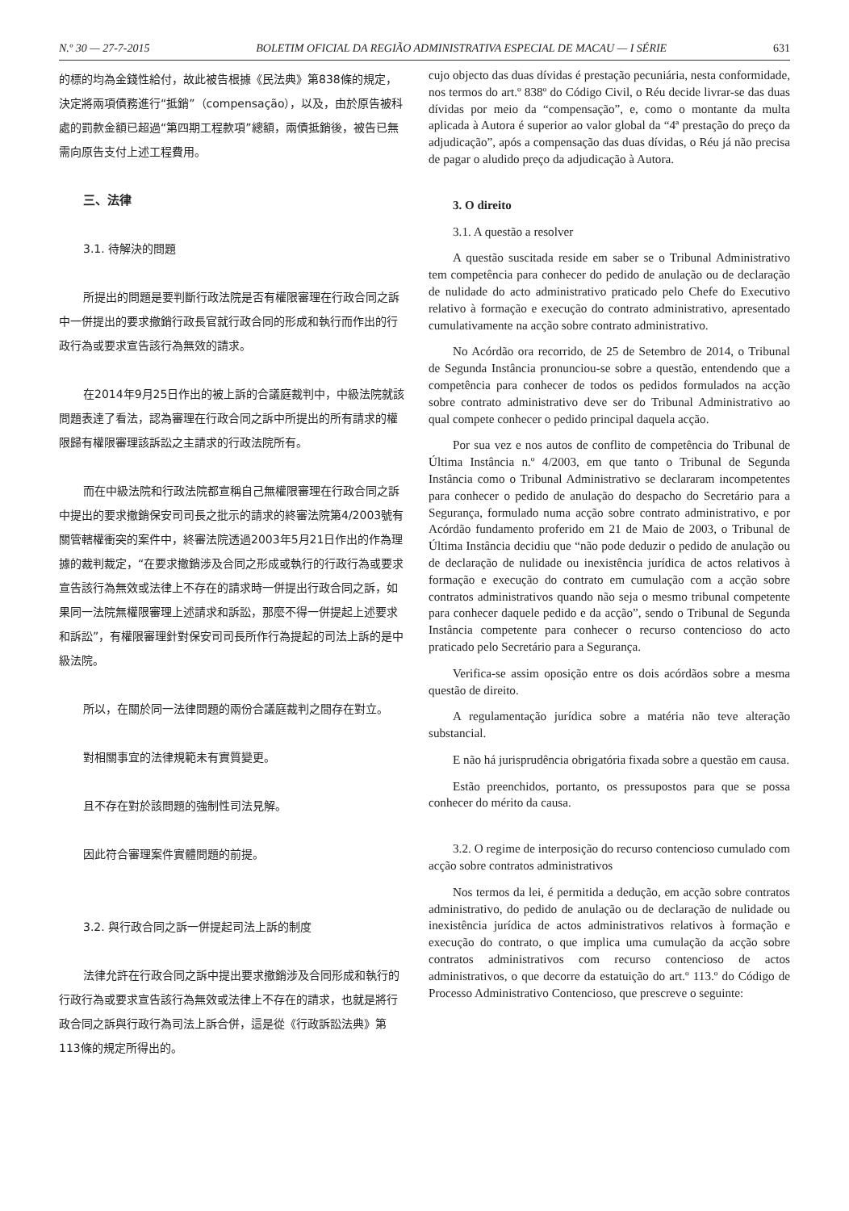N.º 30 — 27-7-2015 BOLETIM OFICIAL DA REGIÃO ADMINISTRATIVA ESPECIAL DE MACAU — I SÉRIE 631
的標的均為金錢性給付，故此被告根據《民法典》第838條的規定，決定將兩項債務進行“抵銷”（compensação），以及，由於原告被科處的罰款金額已超過“第四期工程款項”總額，兩債抵銷後，被告已無需向原告支付上述工程費用。
三、法律
3.1. 待解決的問題
所提出的問題是要判斷行政法院是否有權限審理在行政合同之訴中一併提出的要求撤銷行政長官就行政合同的形成和執行而作出的行政行為或要求宣告該行為無效的請求。
在2014年9月25日作出的被上訴的合議庭裁判中，中級法院就該問題表達了看法，認為審理在行政合同之訴中所提出的所有請求的權限歸有權限審理該訴訟之主請求的行政法院所有。
而在中級法院和行政法院都宣稱自己無權限審理在行政合同之訴中提出的要求撤銷保安司司長之批示的請求的終審法院第4/2003號有關管轄權衝突的案件中，終審法院透過2003年5月21日作出的作為理據的裁判裁定，“在要求撤銷涉及合同之形成或執行的行政行為或要求宣告該行為無效或法律上不存在的請求時一併提出行政合同之訴，如果同一法院無權限審理上述請求和訴訟，那麼不得一併提起上述要求和訴訟”，有權限審理針對保安司司長所作行為提起的司法上訴的是中級法院。
所以，在關於同一法律問題的兩份合議庭裁判之間存在對立。
對相關事宜的法律規範未有實質變更。
且不存在對於該問題的強制性司法見解。
因此符合審理案件實體問題的前提。
3.2. 與行政合同之訴一併提起司法上訴的制度
法律允許在行政合同之訴中提出要求撤銷涉及合同形成和執行的行政行為或要求宣告該行為無效或法律上不存在的請求，也就是將行政合同之訴與行政行為司法上訴合併，這是從《行政訴訟法典》第113條的規定所得出的。
cujo objecto das duas dívidas é prestação pecuniária, nesta conformidade, nos termos do art.º 838º do Código Civil, o Réu decide livrar-se das duas dívidas por meio da “compensação”, e, como o montante da multa aplicada à Autora é superior ao valor global da “4ª prestação do preço da adjudicação”, após a compensação das duas dívidas, o Réu já não precisa de pagar o aludido preço da adjudicação à Autora.
3. O direito
3.1. A questão a resolver
A questão suscitada reside em saber se o Tribunal Administrativo tem competência para conhecer do pedido de anulação ou de declaração de nulidade do acto administrativo praticado pelo Chefe do Executivo relativo à formação e execução do contrato administrativo, apresentado cumulativamente na acção sobre contrato administrativo.
No Acórdão ora recorrido, de 25 de Setembro de 2014, o Tribunal de Segunda Instância pronunciou-se sobre a questão, entendendo que a competência para conhecer de todos os pedidos formulados na acção sobre contrato administrativo deve ser do Tribunal Administrativo ao qual compete conhecer o pedido principal daquela acção.
Por sua vez e nos autos de conflito de competência do Tribunal de Última Instância n.º 4/2003, em que tanto o Tribunal de Segunda Instância como o Tribunal Administrativo se declararam incompetentes para conhecer o pedido de anulação do despacho do Secretário para a Segurança, formulado numa acção sobre contrato administrativo, e por Acórdão fundamento proferido em 21 de Maio de 2003, o Tribunal de Última Instância decidiu que “não pode deduzir o pedido de anulação ou de declaração de nulidade ou inexistência jurídica de actos relativos à formação e execução do contrato em cumulação com a acção sobre contratos administrativos quando não seja o mesmo tribunal competente para conhecer daquele pedido e da acção”, sendo o Tribunal de Segunda Instância competente para conhecer o recurso contencioso do acto praticado pelo Secretário para a Segurança.
Verifica-se assim oposição entre os dois acórdãos sobre a mesma questão de direito.
A regulamentação jurídica sobre a matéria não teve alteração substancial.
E não há jurisprudência obrigatória fixada sobre a questão em causa.
Estão preenchidos, portanto, os pressupostos para que se possa conhecer do mérito da causa.
3.2. O regime de interposição do recurso contencioso cumulado com acção sobre contratos administrativos
Nos termos da lei, é permitida a dedução, em acção sobre contratos administrativo, do pedido de anulação ou de declaração de nulidade ou inexistência jurídica de actos administrativos relativos à formação e execução do contrato, o que implica uma cumulação da acção sobre contratos administrativos com recurso contencioso de actos administrativos, o que decorre da estatuição do art.º 113.º do Código de Processo Administrativo Contencioso, que prescreve o seguinte: